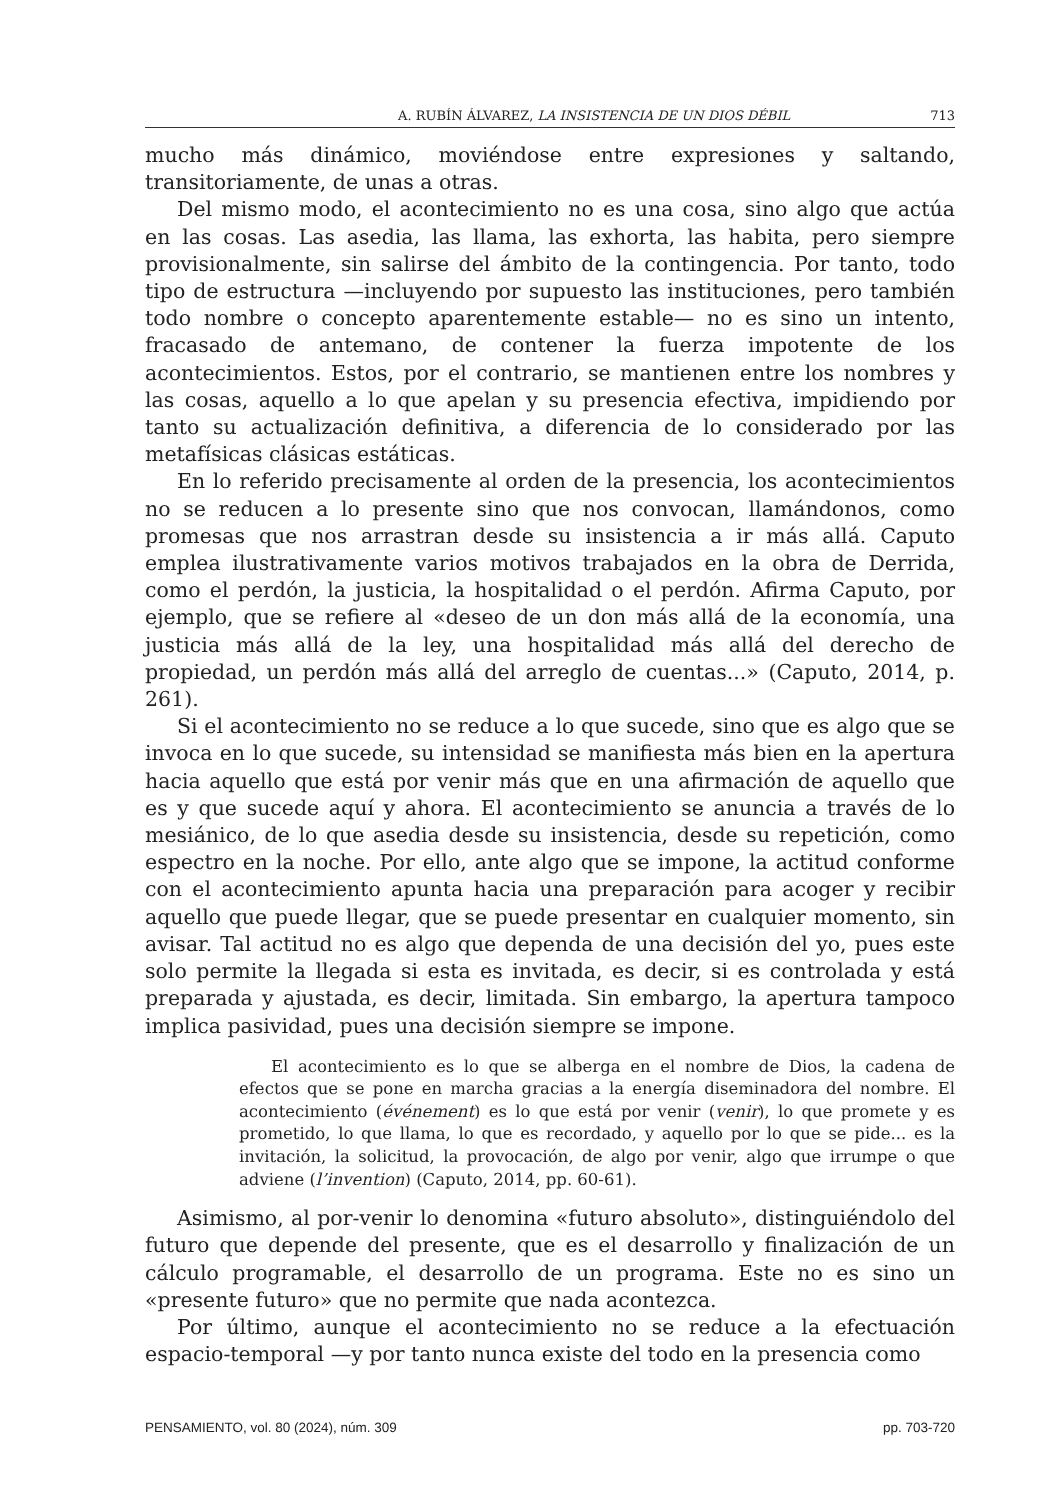A. RUBÍN ÁLVAREZ, LA INSISTENCIA DE UN DIOS DÉBIL 713
mucho más dinámico, moviéndose entre expresiones y saltando, transitoriamente, de unas a otras.
Del mismo modo, el acontecimiento no es una cosa, sino algo que actúa en las cosas. Las asedia, las llama, las exhorta, las habita, pero siempre provisionalmente, sin salirse del ámbito de la contingencia. Por tanto, todo tipo de estructura —incluyendo por supuesto las instituciones, pero también todo nombre o concepto aparentemente estable— no es sino un intento, fracasado de antemano, de contener la fuerza impotente de los acontecimientos. Estos, por el contrario, se mantienen entre los nombres y las cosas, aquello a lo que apelan y su presencia efectiva, impidiendo por tanto su actualización definitiva, a diferencia de lo considerado por las metafísicas clásicas estáticas.
En lo referido precisamente al orden de la presencia, los acontecimientos no se reducen a lo presente sino que nos convocan, llamándonos, como promesas que nos arrastran desde su insistencia a ir más allá. Caputo emplea ilustrativamente varios motivos trabajados en la obra de Derrida, como el perdón, la justicia, la hospitalidad o el perdón. Afirma Caputo, por ejemplo, que se refiere al «deseo de un don más allá de la economía, una justicia más allá de la ley, una hospitalidad más allá del derecho de propiedad, un perdón más allá del arreglo de cuentas...» (Caputo, 2014, p. 261).
Si el acontecimiento no se reduce a lo que sucede, sino que es algo que se invoca en lo que sucede, su intensidad se manifiesta más bien en la apertura hacia aquello que está por venir más que en una afirmación de aquello que es y que sucede aquí y ahora. El acontecimiento se anuncia a través de lo mesiánico, de lo que asedia desde su insistencia, desde su repetición, como espectro en la noche. Por ello, ante algo que se impone, la actitud conforme con el acontecimiento apunta hacia una preparación para acoger y recibir aquello que puede llegar, que se puede presentar en cualquier momento, sin avisar. Tal actitud no es algo que dependa de una decisión del yo, pues este solo permite la llegada si esta es invitada, es decir, si es controlada y está preparada y ajustada, es decir, limitada. Sin embargo, la apertura tampoco implica pasividad, pues una decisión siempre se impone.
El acontecimiento es lo que se alberga en el nombre de Dios, la cadena de efectos que se pone en marcha gracias a la energía diseminadora del nombre. El acontecimiento (événement) es lo que está por venir (venir), lo que promete y es prometido, lo que llama, lo que es recordado, y aquello por lo que se pide... es la invitación, la solicitud, la provocación, de algo por venir, algo que irrumpe o que adviene (l’invention) (Caputo, 2014, pp. 60-61).
Asimismo, al por-venir lo denomina «futuro absoluto», distinguiéndolo del futuro que depende del presente, que es el desarrollo y finalización de un cálculo programable, el desarrollo de un programa. Este no es sino un «presente futuro» que no permite que nada acontezca.
Por último, aunque el acontecimiento no se reduce a la efectuación espacio-temporal —y por tanto nunca existe del todo en la presencia como
PENSAMIENTO, vol. 80 (2024), núm. 309 pp. 703-720